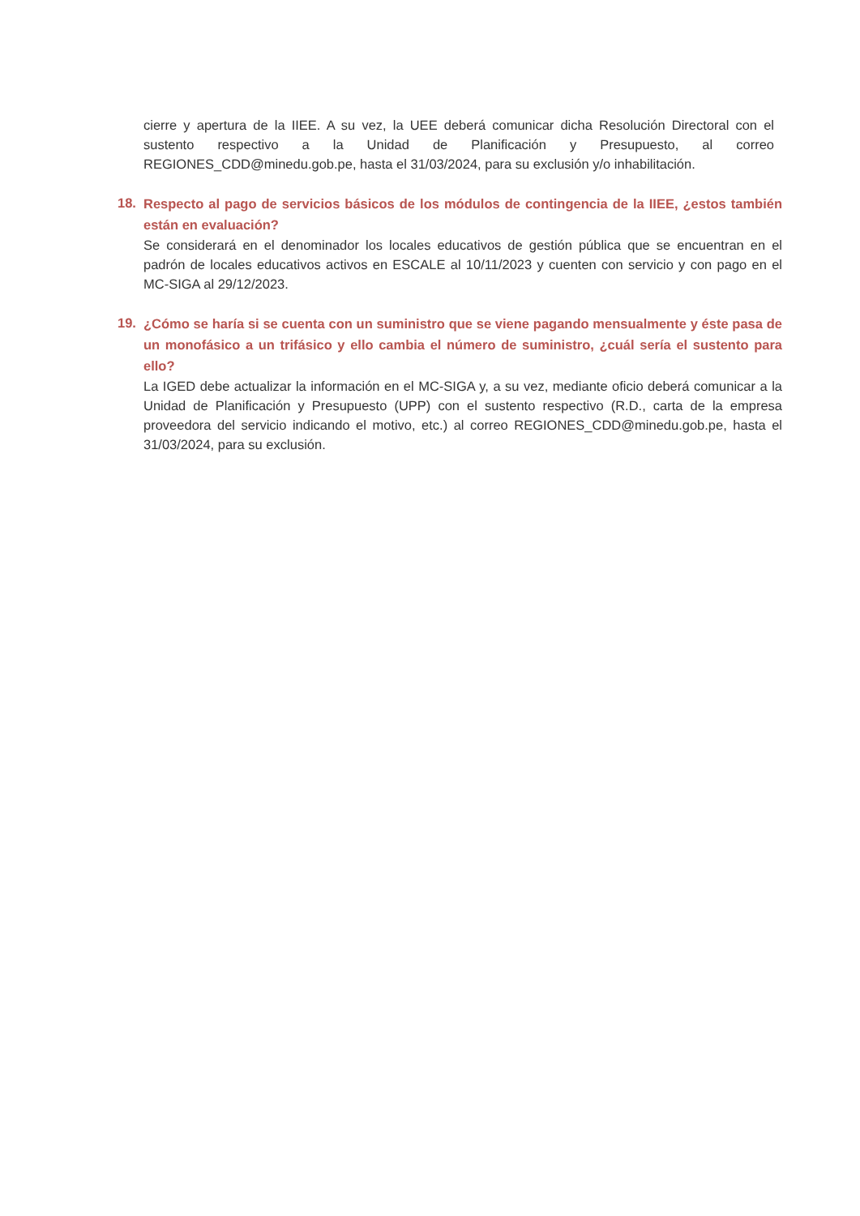cierre y apertura de la IIEE. A su vez, la UEE deberá comunicar dicha Resolución Directoral con el sustento respectivo a la Unidad de Planificación y Presupuesto, al correo REGIONES_CDD@minedu.gob.pe, hasta el 31/03/2024, para su exclusión y/o inhabilitación.
18.
Respecto al pago de servicios básicos de los módulos de contingencia de la IIEE, ¿estos también están en evaluación?
Se considerará en el denominador los locales educativos de gestión pública que se encuentran en el padrón de locales educativos activos en ESCALE al 10/11/2023 y cuenten con servicio y con pago en el MC-SIGA al 29/12/2023.
19.
¿Cómo se haría si se cuenta con un suministro que se viene pagando mensualmente y éste pasa de un monofásico a un trifásico y ello cambia el número de suministro, ¿cuál sería el sustento para ello?
La IGED debe actualizar la información en el MC-SIGA y, a su vez, mediante oficio deberá comunicar a la Unidad de Planificación y Presupuesto (UPP) con el sustento respectivo (R.D., carta de la empresa proveedora del servicio indicando el motivo, etc.) al correo REGIONES_CDD@minedu.gob.pe, hasta el 31/03/2024, para su exclusión.